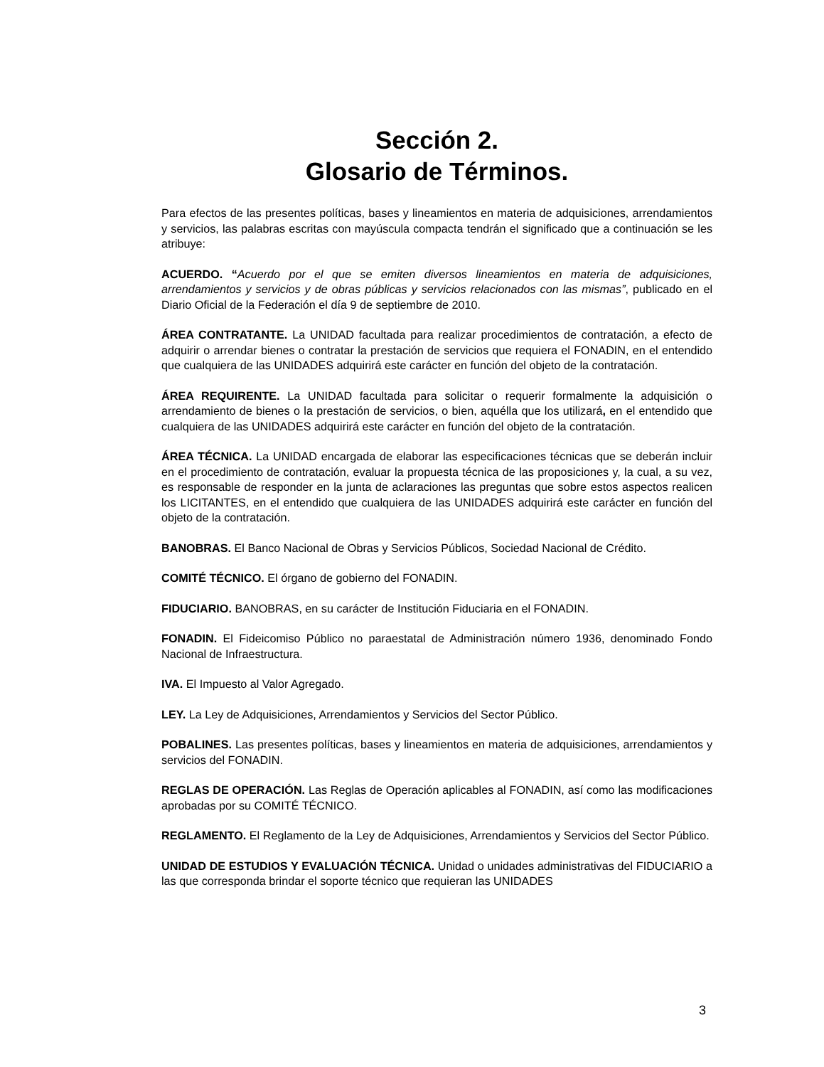Sección 2.
Glosario de Términos.
Para efectos de las presentes políticas, bases y lineamientos en materia de adquisiciones, arrendamientos y servicios, las palabras escritas con mayúscula compacta tendrán el significado que a continuación se les atribuye:
ACUERDO. “Acuerdo por el que se emiten diversos lineamientos en materia de adquisiciones, arrendamientos y servicios y de obras públicas y servicios relacionados con las mismas”, publicado en el Diario Oficial de la Federación el día 9 de septiembre de 2010.
ÁREA CONTRATANTE. La UNIDAD facultada para realizar procedimientos de contratación, a efecto de adquirir o arrendar bienes o contratar la prestación de servicios que requiera el FONADIN, en el entendido que cualquiera de las UNIDADES adquirirá este carácter en función del objeto de la contratación.
ÁREA REQUIRENTE. La UNIDAD facultada para solicitar o requerir formalmente la adquisición o arrendamiento de bienes o la prestación de servicios, o bien, aquélla que los utilizará, en el entendido que cualquiera de las UNIDADES adquirirá este carácter en función del objeto de la contratación.
ÁREA TÉCNICA. La UNIDAD encargada de elaborar las especificaciones técnicas que se deberán incluir en el procedimiento de contratación, evaluar la propuesta técnica de las proposiciones y, la cual, a su vez, es responsable de responder en la junta de aclaraciones las preguntas que sobre estos aspectos realicen los LICITANTES, en el entendido que cualquiera de las UNIDADES adquirirá este carácter en función del objeto de la contratación.
BANOBRAS. El Banco Nacional de Obras y Servicios Públicos, Sociedad Nacional de Crédito.
COMITÉ TÉCNICO. El órgano de gobierno del FONADIN.
FIDUCIARIO. BANOBRAS, en su carácter de Institución Fiduciaria en el FONADIN.
FONADIN. El Fideicomiso Público no paraestatal de Administración número 1936, denominado Fondo Nacional de Infraestructura.
IVA. El Impuesto al Valor Agregado.
LEY. La Ley de Adquisiciones, Arrendamientos y Servicios del Sector Público.
POBALINES. Las presentes políticas, bases y lineamientos en materia de adquisiciones, arrendamientos y servicios del FONADIN.
REGLAS DE OPERACIÓN. Las Reglas de Operación aplicables al FONADIN, así como las modificaciones aprobadas por su COMITÉ TÉCNICO.
REGLAMENTO. El Reglamento de la Ley de Adquisiciones, Arrendamientos y Servicios del Sector Público.
UNIDAD DE ESTUDIOS Y EVALUACIÓN TÉCNICA. Unidad o unidades administrativas del FIDUCIARIO a las que corresponda brindar el soporte técnico que requieran las UNIDADES
3